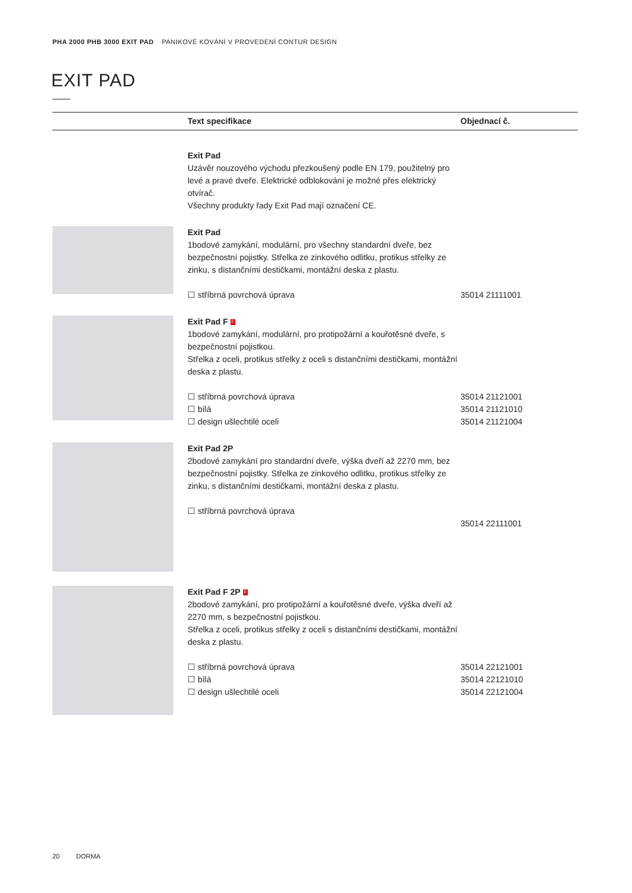PHA 2000 PHB 3000 EXIT PAD PANIKOVÉ KOVÁNÍ V PROVEDENÍ CONTUR DESIGN
EXIT PAD
| | Text specifikace | Objednací č. |
| --- | --- | --- |
| | Exit Pad Uzávěr nouzového východu přezkoušený podle EN 179, použitelný pro levé a pravé dveře. Elektrické odblokování je možné přes elektrický otvírač. Všechny produkty řady Exit Pad mají označení CE. | |
| | Exit Pad 1bodové zamykání, modulární, pro všechny standardní dveře, bez bezpečnostní pojistky. Střelka ze zinkového odlitku, protikus střelky ze zinku, s distančními destičkami, montážní deska z plastu. ☐ stříbrná povrchová úprava | 35014 21111001 |
| | Exit Pad F F 1bodové zamykání, modulární, pro protipožární a kouřotěsné dveře, s bezpečnostní pojistkou. Střelka z oceli, protikus střelky z oceli s distančními destičkami, montážní deska z plastu. ☐ stříbrná povrchová úprava ☐ bílá ☐ design ušlechtilé oceli | 35014 21121001 35014 21121010 35014 21121004 |
| | Exit Pad 2P 2bodové zamykání pro standardní dveře, výška dveří až 2270 mm, bez bezpečnostní pojistky. Střelka ze zinkového odlitku, protikus střelky ze zinku, s distančními destičkami, montážní deska z plastu. ☐ stříbrná povrchová úprava | 35014 22111001 |
| | Exit Pad F 2P F 2bodové zamykání, pro protipožární a kouřotěsné dveře, výška dveří až 2270 mm, s bezpečnostní pojistkou. Střelka z oceli, protikus střelky z oceli s distančními destičkami, montážní deska z plastu. ☐ stříbrná povrchová úprava ☐ bílá ☐ design ušlechtilé oceli | 35014 22121001 35014 22121010 35014 22121004 |
20 DORMA